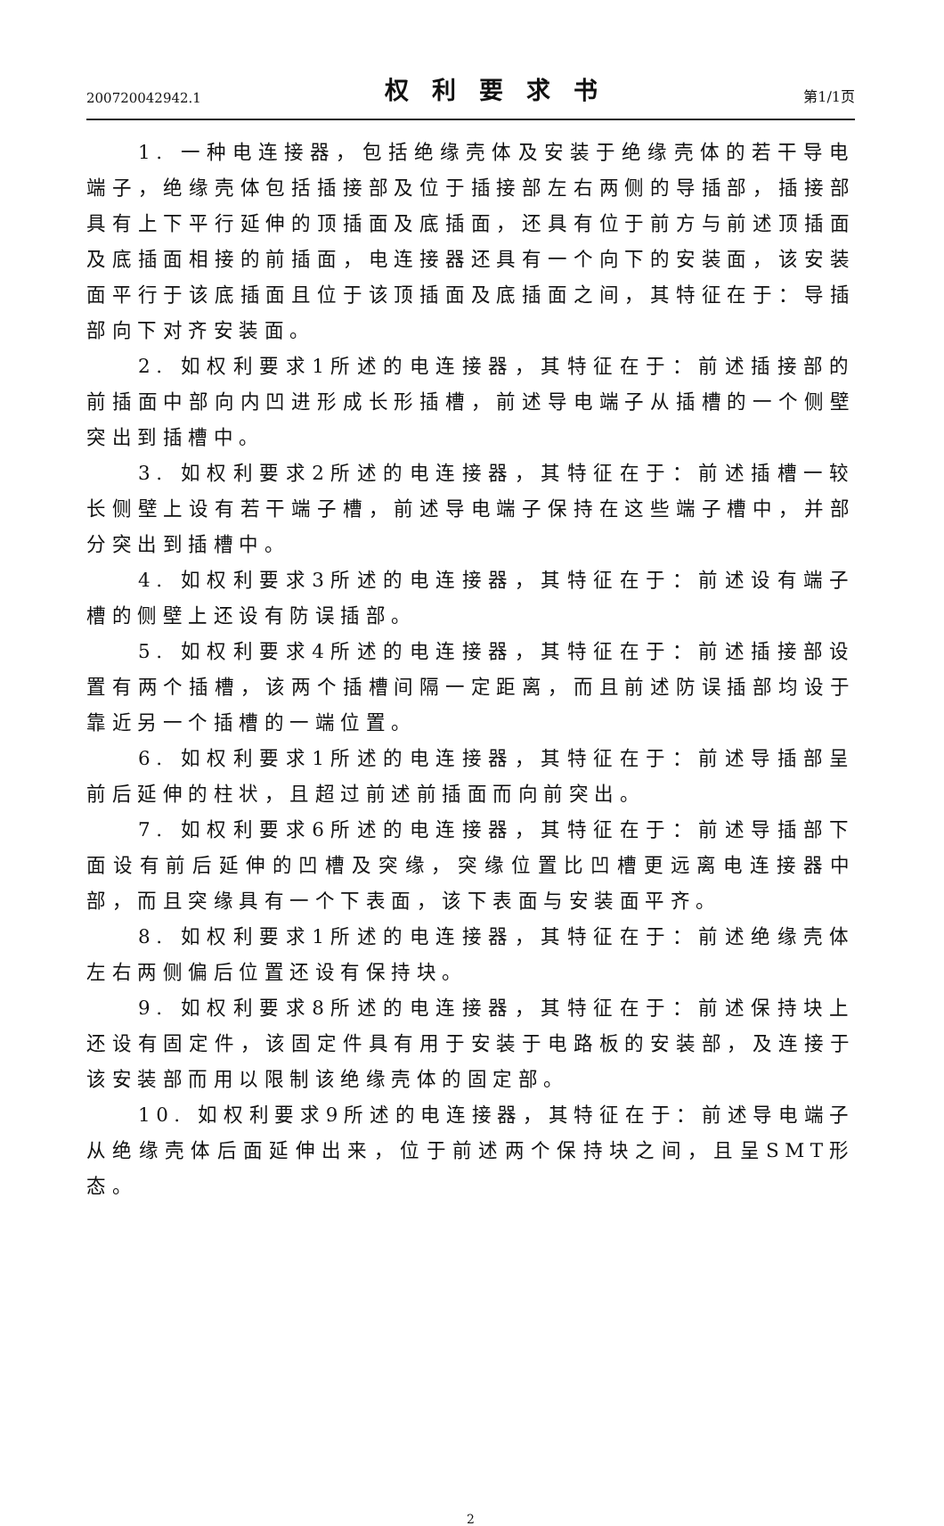200720042942.1 权利要求书 第1/1页
1. 一种电连接器，包括绝缘壳体及安装于绝缘壳体的若干导电端子，绝缘壳体包括插接部及位于插接部左右两侧的导插部，插接部具有上下平行延伸的顶插面及底插面，还具有位于前方与前述顶插面及底插面相接的前插面，电连接器还具有一个向下的安装面，该安装面平行于该底插面且位于该顶插面及底插面之间，其特征在于：导插部向下对齐安装面。
2. 如权利要求1所述的电连接器，其特征在于：前述插接部的前插面中部向内凹进形成长形插槽，前述导电端子从插槽的一个侧壁突出到插槽中。
3. 如权利要求2所述的电连接器，其特征在于：前述插槽一较长侧壁上设有若干端子槽，前述导电端子保持在这些端子槽中，并部分突出到插槽中。
4. 如权利要求3所述的电连接器，其特征在于：前述设有端子槽的侧壁上还设有防误插部。
5. 如权利要求4所述的电连接器，其特征在于：前述插接部设置有两个插槽，该两个插槽间隔一定距离，而且前述防误插部均设于靠近另一个插槽的一端位置。
6. 如权利要求1所述的电连接器，其特征在于：前述导插部呈前后延伸的柱状，且超过前述前插面而向前突出。
7. 如权利要求6所述的电连接器，其特征在于：前述导插部下面设有前后延伸的凹槽及突缘，突缘位置比凹槽更远离电连接器中部，而且突缘具有一个下表面，该下表面与安装面平齐。
8. 如权利要求1所述的电连接器，其特征在于：前述绝缘壳体左右两侧偏后位置还设有保持块。
9. 如权利要求8所述的电连接器，其特征在于：前述保持块上还设有固定件，该固定件具有用于安装于电路板的安装部，及连接于该安装部而用以限制该绝缘壳体的固定部。
10. 如权利要求9所述的电连接器，其特征在于：前述导电端子从绝缘壳体后面延伸出来，位于前述两个保持块之间，且呈SMT形态。
2